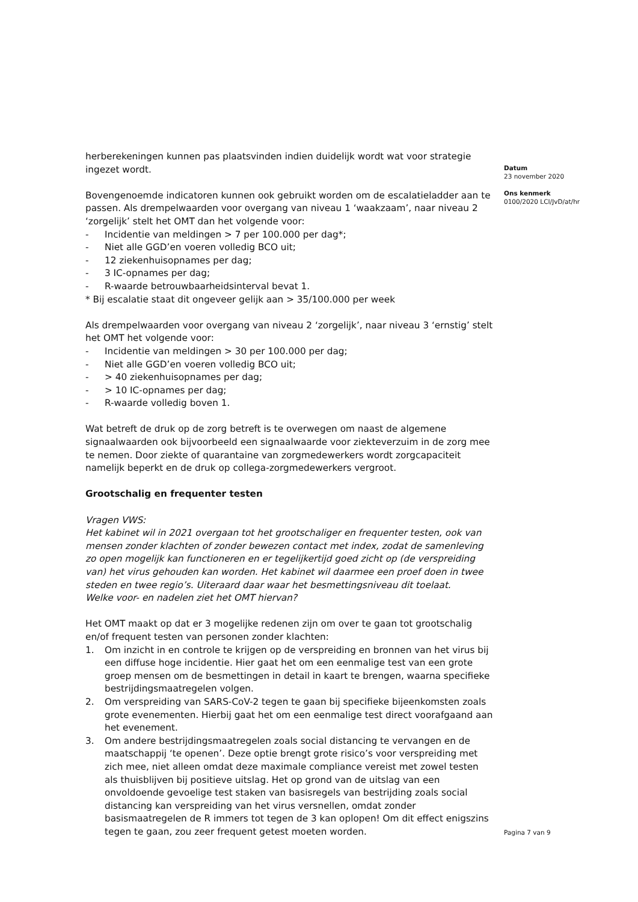herberekeningen kunnen pas plaatsvinden indien duidelijk wordt wat voor strategie ingezet wordt.
Bovengenoemde indicatoren kunnen ook gebruikt worden om de escalatieladder aan te passen. Als drempelwaarden voor overgang van niveau 1 ‘waakzaam’, naar niveau 2 ‘zorgelijk’ stelt het OMT dan het volgende voor:
- Incidentie van meldingen > 7 per 100.000 per dag*;
- Niet alle GGD’en voeren volledig BCO uit;
- 12 ziekenhuisopnames per dag;
- 3 IC-opnames per dag;
- R-waarde betrouwbaarheidsinterval bevat 1.
* Bij escalatie staat dit ongeveer gelijk aan > 35/100.000 per week
Als drempelwaarden voor overgang van niveau 2 ‘zorgelijk’, naar niveau 3 ‘ernstig’ stelt het OMT het volgende voor:
- Incidentie van meldingen > 30 per 100.000 per dag;
- Niet alle GGD’en voeren volledig BCO uit;
- > 40 ziekenhuisopnames per dag;
- > 10 IC-opnames per dag;
- R-waarde volledig boven 1.
Wat betreft de druk op de zorg betreft is te overwegen om naast de algemene signaalwaarden ook bijvoorbeeld een signaalwaarde voor ziekteverzuim in de zorg mee te nemen. Door ziekte of quarantaine van zorgmedewerkers wordt zorgcapaciteit namelijk beperkt en de druk op collega-zorgmedewerkers vergroot.
Grootschalig en frequenter testen
Vragen VWS:
Het kabinet wil in 2021 overgaan tot het grootschaliger en frequenter testen, ook van mensen zonder klachten of zonder bewezen contact met index, zodat de samenleving zo open mogelijk kan functioneren en er tegelijkertijd goed zicht op (de verspreiding van) het virus gehouden kan worden. Het kabinet wil daarmee een proef doen in twee steden en twee regio’s. Uiteraard daar waar het besmettingsniveau dit toelaat.
Welke voor- en nadelen ziet het OMT hiervan?
Het OMT maakt op dat er 3 mogelijke redenen zijn om over te gaan tot grootschalig en/of frequent testen van personen zonder klachten:
1. Om inzicht in en controle te krijgen op de verspreiding en bronnen van het virus bij een diffuse hoge incidentie. Hier gaat het om een eenmalige test van een grote groep mensen om de besmettingen in detail in kaart te brengen, waarna specifieke bestrijdingsmaatregelen volgen.
2. Om verspreiding van SARS-CoV-2 tegen te gaan bij specifieke bijeenkomsten zoals grote evenementen. Hierbij gaat het om een eenmalige test direct voorafgaand aan het evenement.
3. Om andere bestrijdingsmaatregelen zoals social distancing te vervangen en de maatschappij ‘te openen’. Deze optie brengt grote risico’s voor verspreiding met zich mee, niet alleen omdat deze maximale compliance vereist met zowel testen als thuisblijven bij positieve uitslag. Het op grond van de uitslag van een onvoldoende gevoelige test staken van basisregels van bestrijding zoals social distancing kan verspreiding van het virus versnellen, omdat zonder basismaatregelen de R immers tot tegen de 3 kan oplopen! Om dit effect enigszins tegen te gaan, zou zeer frequent getest moeten worden.
Datum
23 november 2020
Ons kenmerk
0100/2020 LCI/JvD/at/hr
Pagina 7 van 9